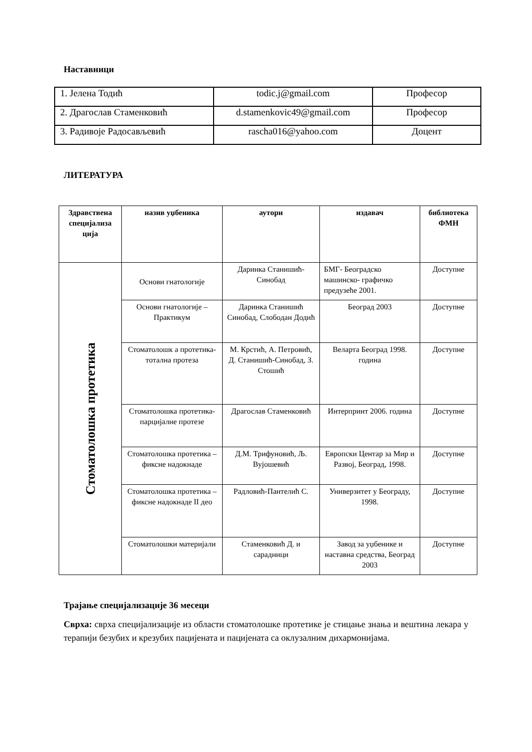Наставници
| 1. Јелена Тодић | todic.j@gmail.com | Професор |
| 2. Драгослав Стаменковић | d.stamenkovic49@gmail.com | Професор |
| 3. Радивоје Радосављевић | rascha016@yahoo.com | Доцент |
ЛИТЕРАТУРА
| Здравствена специјализа ција | назив уџбеника | аутори | издавач | библиотека ФМН |
| --- | --- | --- | --- | --- |
| Стоматолошка протетика | Основи гнатологије | Даринка Станишић-Синобад | БМГ- Београдско машинско- графичко предузеће 2001. | Доступне |
| | Основи гнатологије – Практикум | Даринка Станишић Синобад, Слободан Додић | Београд 2003 | Доступне |
| | Стоматолошк а протетика-тотална протеза | М. Крстић, А. Петровић, Д. Станишић-Синобад, З. Стошић | Веларта Београд 1998. година | Доступне |
| | Стоматолошка протетика- парцијалне протезе | Драгослав Стаменковић | Интерпринт 2006. година | Доступне |
| | Стоматолошка протетика – фиксне надокнаде | Д.М. Трифуновић, Љ. Вујошевић | Европски Центар за Мир и Развој, Београд, 1998. | Доступне |
| | Стоматолошка протетика – фиксне надокнаде II део | Радловић-Пантелић С. | Универзитет у Београду, 1998. | Доступне |
| | Стоматолошки материјали | Стаменковић Д. и сарадници | Завод за уџбенике и наставна средства, Београд 2003 | Доступне |
Трајање специјализације 36 месеци
Сврха: сврха специјализације из области стоматолошке протетике је стицање знања и вештина лекара у терапији безубих и крезубих пацијената и пацијената са оклузалним дихармонијама.